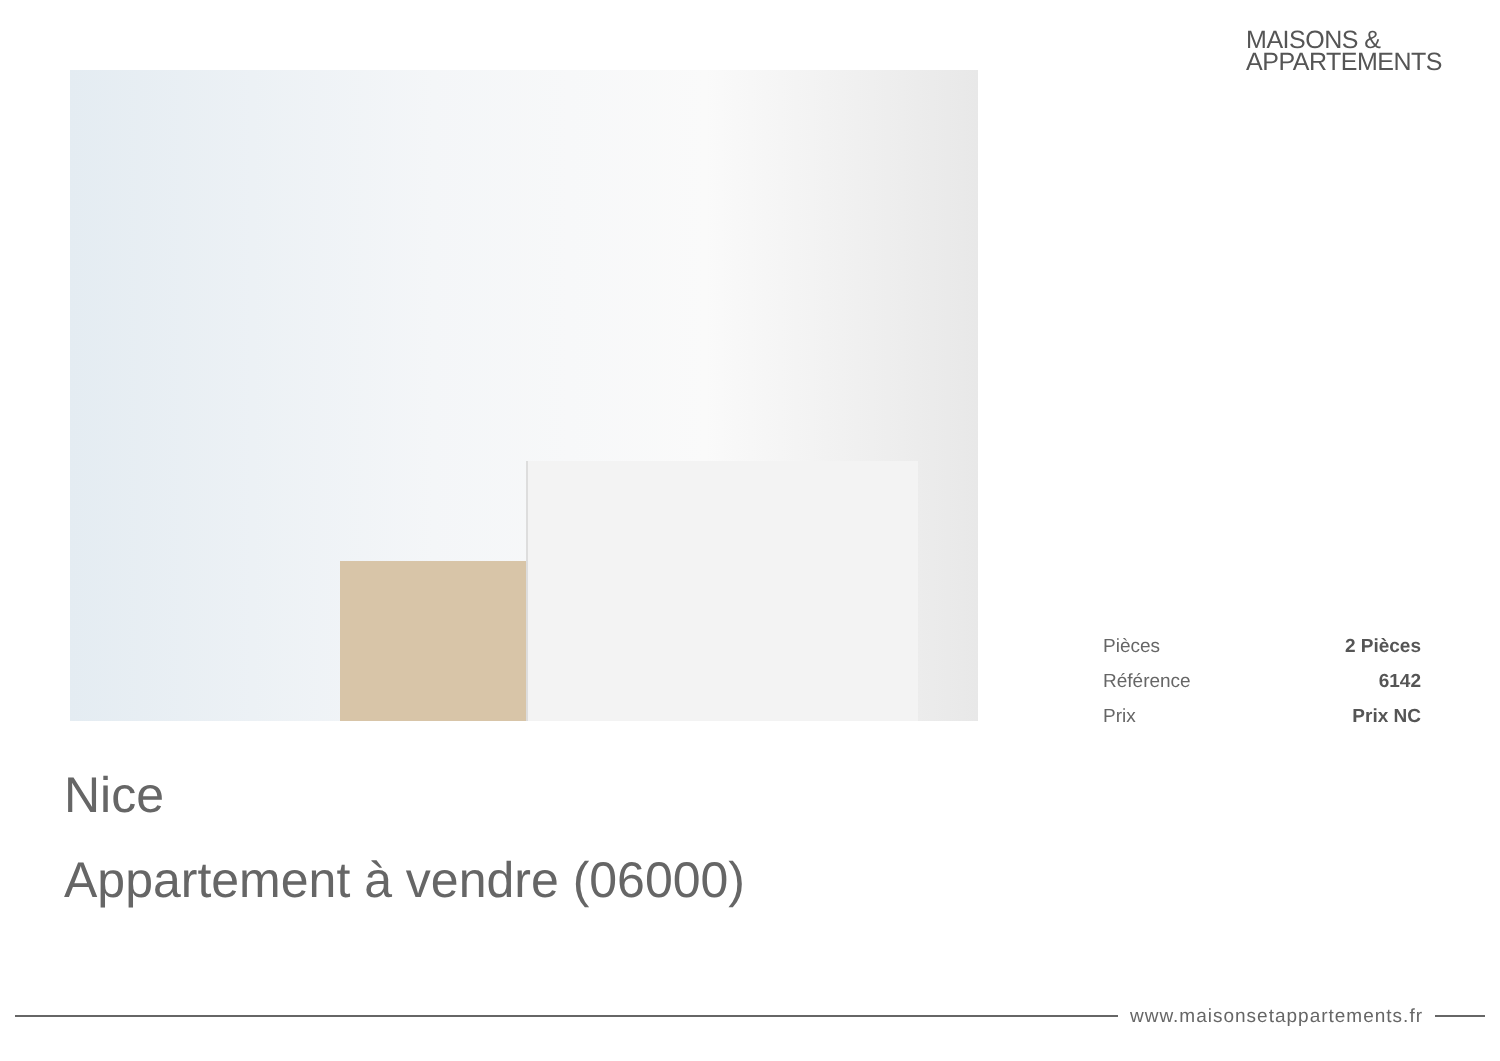MAISONS &
APPARTEMENTS
| Pièces | 2 Pièces |
| Référence | 6142 |
| Prix | Prix NC |
Nice
Appartement à vendre (06000)
www.maisonsetappartements.fr